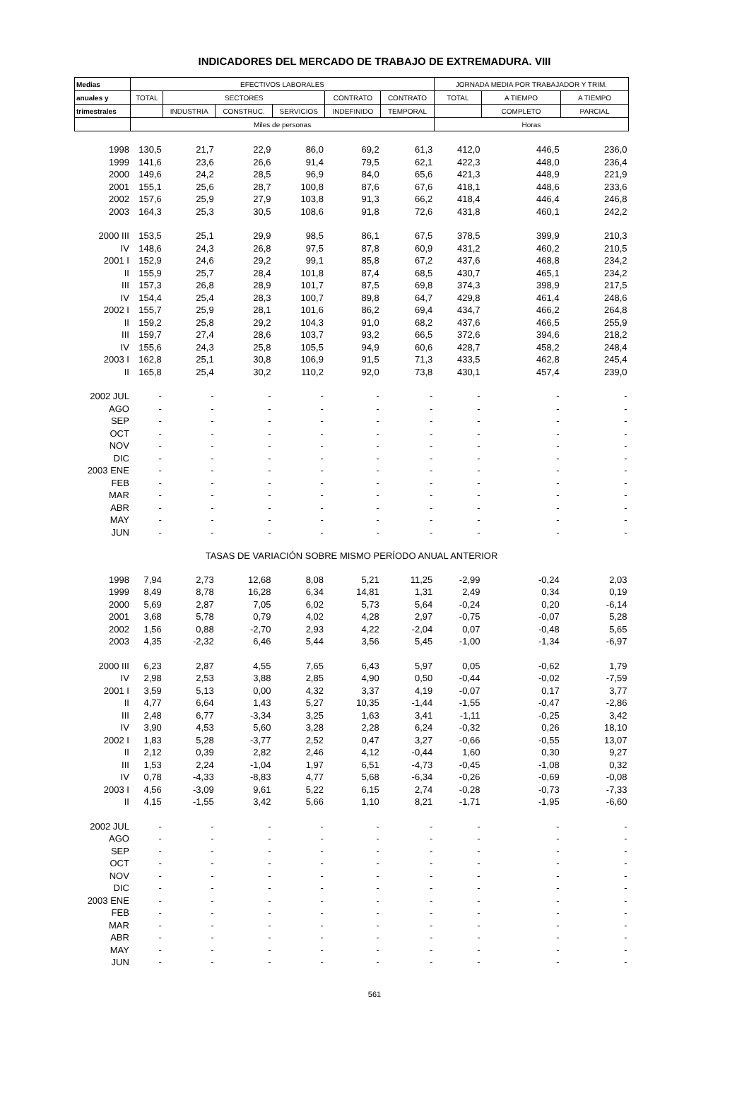INDICADORES DEL MERCADO DE TRABAJO DE EXTREMADURA. VIII
| Medias | EFECTIVOS LABORALES | | | | | | JORNADA MEDIA POR TRABAJADOR Y TRIM. | | |
| --- | --- | --- | --- | --- | --- | --- | --- | --- | --- |
| anuales y | TOTAL | SECTORES | | | CONTRATO | CONTRATO | TOTAL | A TIEMPO | A TIEMPO |
| trimestrales | | INDUSTRIA | CONSTRUC. | SERVICIOS | INDEFINIDO | TEMPORAL | | COMPLETO | PARCIAL |
| | Miles de personas | | | | | | Horas | | |
| 1998 | 130,5 | 21,7 | 22,9 | 86,0 | 69,2 | 61,3 | 412,0 | 446,5 | 236,0 |
| 1999 | 141,6 | 23,6 | 26,6 | 91,4 | 79,5 | 62,1 | 422,3 | 448,0 | 236,4 |
| 2000 | 149,6 | 24,2 | 28,5 | 96,9 | 84,0 | 65,6 | 421,3 | 448,9 | 221,9 |
| 2001 | 155,1 | 25,6 | 28,7 | 100,8 | 87,6 | 67,6 | 418,1 | 448,6 | 233,6 |
| 2002 | 157,6 | 25,9 | 27,9 | 103,8 | 91,3 | 66,2 | 418,4 | 446,4 | 246,8 |
| 2003 | 164,3 | 25,3 | 30,5 | 108,6 | 91,8 | 72,6 | 431,8 | 460,1 | 242,2 |
| 2000 III | 153,5 | 25,1 | 29,9 | 98,5 | 86,1 | 67,5 | 378,5 | 399,9 | 210,3 |
| IV | 148,6 | 24,3 | 26,8 | 97,5 | 87,8 | 60,9 | 431,2 | 460,2 | 210,5 |
| 2001 I | 152,9 | 24,6 | 29,2 | 99,1 | 85,8 | 67,2 | 437,6 | 468,8 | 234,2 |
| II | 155,9 | 25,7 | 28,4 | 101,8 | 87,4 | 68,5 | 430,7 | 465,1 | 234,2 |
| III | 157,3 | 26,8 | 28,9 | 101,7 | 87,5 | 69,8 | 374,3 | 398,9 | 217,5 |
| IV | 154,4 | 25,4 | 28,3 | 100,7 | 89,8 | 64,7 | 429,8 | 461,4 | 248,6 |
| 2002 I | 155,7 | 25,9 | 28,1 | 101,6 | 86,2 | 69,4 | 434,7 | 466,2 | 264,8 |
| II | 159,2 | 25,8 | 29,2 | 104,3 | 91,0 | 68,2 | 437,6 | 466,5 | 255,9 |
| III | 159,7 | 27,4 | 28,6 | 103,7 | 93,2 | 66,5 | 372,6 | 394,6 | 218,2 |
| IV | 155,6 | 24,3 | 25,8 | 105,5 | 94,9 | 60,6 | 428,7 | 458,2 | 248,4 |
| 2003 I | 162,8 | 25,1 | 30,8 | 106,9 | 91,5 | 71,3 | 433,5 | 462,8 | 245,4 |
| II | 165,8 | 25,4 | 30,2 | 110,2 | 92,0 | 73,8 | 430,1 | 457,4 | 239,0 |
| 2002 JUL | - | - | - | - | - | - | - | - | - |
| AGO | - | - | - | - | - | - | - | - | - |
| SEP | - | - | - | - | - | - | - | - | - |
| OCT | - | - | - | - | - | - | - | - | - |
| NOV | - | - | - | - | - | - | - | - | - |
| DIC | - | - | - | - | - | - | - | - | - |
| 2003 ENE | - | - | - | - | - | - | - | - | - |
| FEB | - | - | - | - | - | - | - | - | - |
| MAR | - | - | - | - | - | - | - | - | - |
| ABR | - | - | - | - | - | - | - | - | - |
| MAY | - | - | - | - | - | - | - | - | - |
| JUN | - | - | - | - | - | - | - | - | - |
| TASAS DE VARIACIÓN SOBRE MISMO PERÍODO ANUAL ANTERIOR | | | | | | | | | |
| 1998 | 7,94 | 2,73 | 12,68 | 8,08 | 5,21 | 11,25 | -2,99 | -0,24 | 2,03 |
| 1999 | 8,49 | 8,78 | 16,28 | 6,34 | 14,81 | 1,31 | 2,49 | 0,34 | 0,19 |
| 2000 | 5,69 | 2,87 | 7,05 | 6,02 | 5,73 | 5,64 | -0,24 | 0,20 | -6,14 |
| 2001 | 3,68 | 5,78 | 0,79 | 4,02 | 4,28 | 2,97 | -0,75 | -0,07 | 5,28 |
| 2002 | 1,56 | 0,88 | -2,70 | 2,93 | 4,22 | -2,04 | 0,07 | -0,48 | 5,65 |
| 2003 | 4,35 | -2,32 | 6,46 | 5,44 | 3,56 | 5,45 | -1,00 | -1,34 | -6,97 |
| 2000 III | 6,23 | 2,87 | 4,55 | 7,65 | 6,43 | 5,97 | 0,05 | -0,62 | 1,79 |
| IV | 2,98 | 2,53 | 3,88 | 2,85 | 4,90 | 0,50 | -0,44 | -0,02 | -7,59 |
| 2001 I | 3,59 | 5,13 | 0,00 | 4,32 | 3,37 | 4,19 | -0,07 | 0,17 | 3,77 |
| II | 4,77 | 6,64 | 1,43 | 5,27 | 10,35 | -1,44 | -1,55 | -0,47 | -2,86 |
| III | 2,48 | 6,77 | -3,34 | 3,25 | 1,63 | 3,41 | -1,11 | -0,25 | 3,42 |
| IV | 3,90 | 4,53 | 5,60 | 3,28 | 2,28 | 6,24 | -0,32 | 0,26 | 18,10 |
| 2002 I | 1,83 | 5,28 | -3,77 | 2,52 | 0,47 | 3,27 | -0,66 | -0,55 | 13,07 |
| II | 2,12 | 0,39 | 2,82 | 2,46 | 4,12 | -0,44 | 1,60 | 0,30 | 9,27 |
| III | 1,53 | 2,24 | -1,04 | 1,97 | 6,51 | -4,73 | -0,45 | -1,08 | 0,32 |
| IV | 0,78 | -4,33 | -8,83 | 4,77 | 5,68 | -6,34 | -0,26 | -0,69 | -0,08 |
| 2003 I | 4,56 | -3,09 | 9,61 | 5,22 | 6,15 | 2,74 | -0,28 | -0,73 | -7,33 |
| II | 4,15 | -1,55 | 3,42 | 5,66 | 1,10 | 8,21 | -1,71 | -1,95 | -6,60 |
| 2002 JUL | - | - | - | - | - | - | - | - | - |
| AGO | - | - | - | - | - | - | - | - | - |
| SEP | - | - | - | - | - | - | - | - | - |
| OCT | - | - | - | - | - | - | - | - | - |
| NOV | - | - | - | - | - | - | - | - | - |
| DIC | - | - | - | - | - | - | - | - | - |
| 2003 ENE | - | - | - | - | - | - | - | - | - |
| FEB | - | - | - | - | - | - | - | - | - |
| MAR | - | - | - | - | - | - | - | - | - |
| ABR | - | - | - | - | - | - | - | - | - |
| MAY | - | - | - | - | - | - | - | - | - |
| JUN | - | - | - | - | - | - | - | - | - |
561